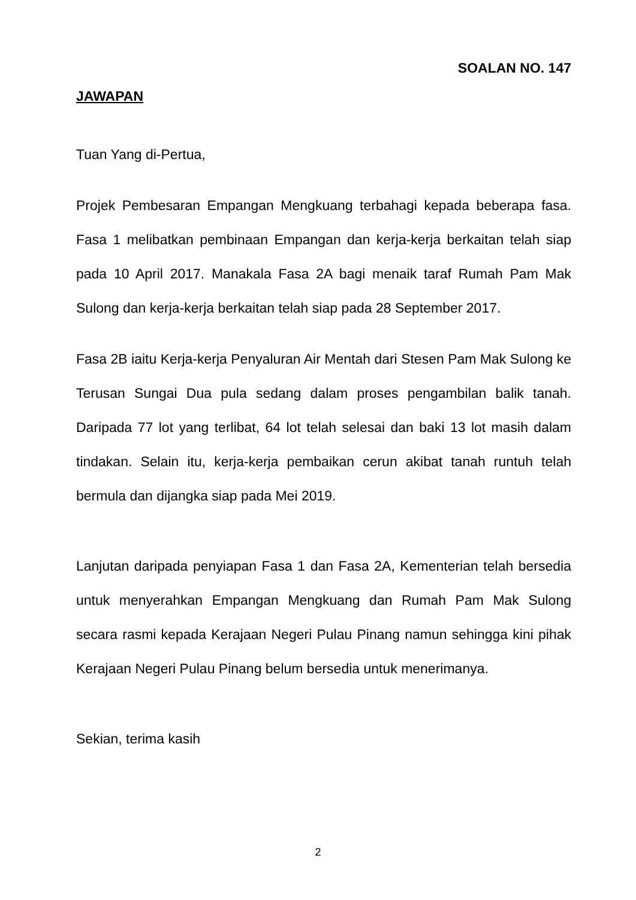SOALAN NO. 147
JAWAPAN
Tuan Yang di-Pertua,
Projek Pembesaran Empangan Mengkuang terbahagi kepada beberapa fasa. Fasa 1 melibatkan pembinaan Empangan dan kerja-kerja berkaitan telah siap pada 10 April 2017. Manakala Fasa 2A bagi menaik taraf Rumah Pam Mak Sulong dan kerja-kerja berkaitan telah siap pada 28 September 2017.
Fasa 2B iaitu Kerja-kerja Penyaluran Air Mentah dari Stesen Pam Mak Sulong ke Terusan Sungai Dua pula sedang dalam proses pengambilan balik tanah. Daripada 77 lot yang terlibat, 64 lot telah selesai dan baki 13 lot masih dalam tindakan. Selain itu, kerja-kerja pembaikan cerun akibat tanah runtuh telah bermula dan dijangka siap pada Mei 2019.
Lanjutan daripada penyiapan Fasa 1 dan Fasa 2A, Kementerian telah bersedia untuk menyerahkan Empangan Mengkuang dan Rumah Pam Mak Sulong secara rasmi kepada Kerajaan Negeri Pulau Pinang namun sehingga kini pihak Kerajaan Negeri Pulau Pinang belum bersedia untuk menerimanya.
Sekian, terima kasih
2